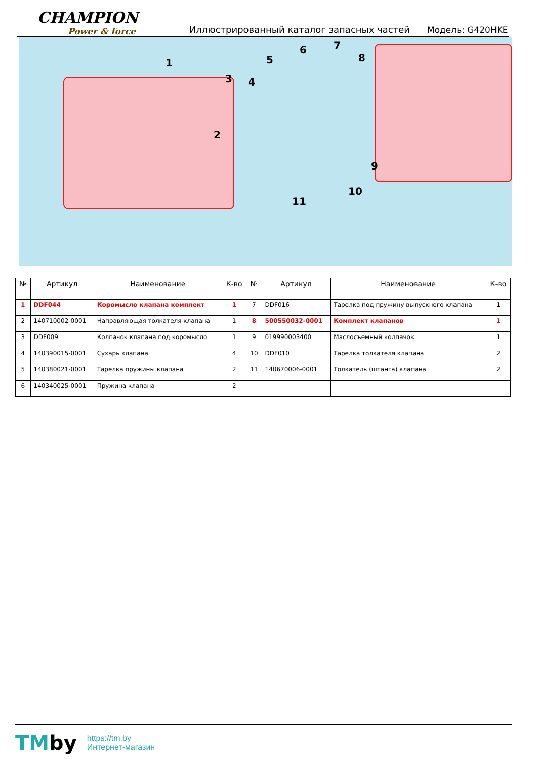CHAMPION
Power & force
Иллюстрированный каталог запасных частей
Модель: G420HKE
1
2
3 4
5
6 7
8
9
10
11
| № | Артикул | Наименование | К-во | № | Артикул | Наименование | К-во |
| --- | --- | --- | --- | --- | --- | --- | --- |
| 1 | DDF044 | Коромысло клапана комплект | 1 | 7 | DDF016 | Тарелка под пружину выпускного клапана | 1 |
| 2 | 140710002-0001 | Направляющая толкателя клапана | 1 | 8 | 500550032-0001 | Комплект клапанов | 1 |
| 3 | DDF009 | Колпачок клапана под коромысло | 1 | 9 | 019990003400 | Маслосъемный колпачок | 1 |
| 4 | 140390015-0001 | Сухарь клапана | 4 | 10 | DDF010 | Тарелка толкателя клапана | 2 |
| 5 | 140380021-0001 | Тарелка пружины клапана | 2 | 11 | 140670006-0001 | Толкатель (штанга) клапана | 2 |
| 6 | 140340025-0001 | Пружина клапана | 2 | | | | |
TMby
https://tm.by
Интернет-магазин